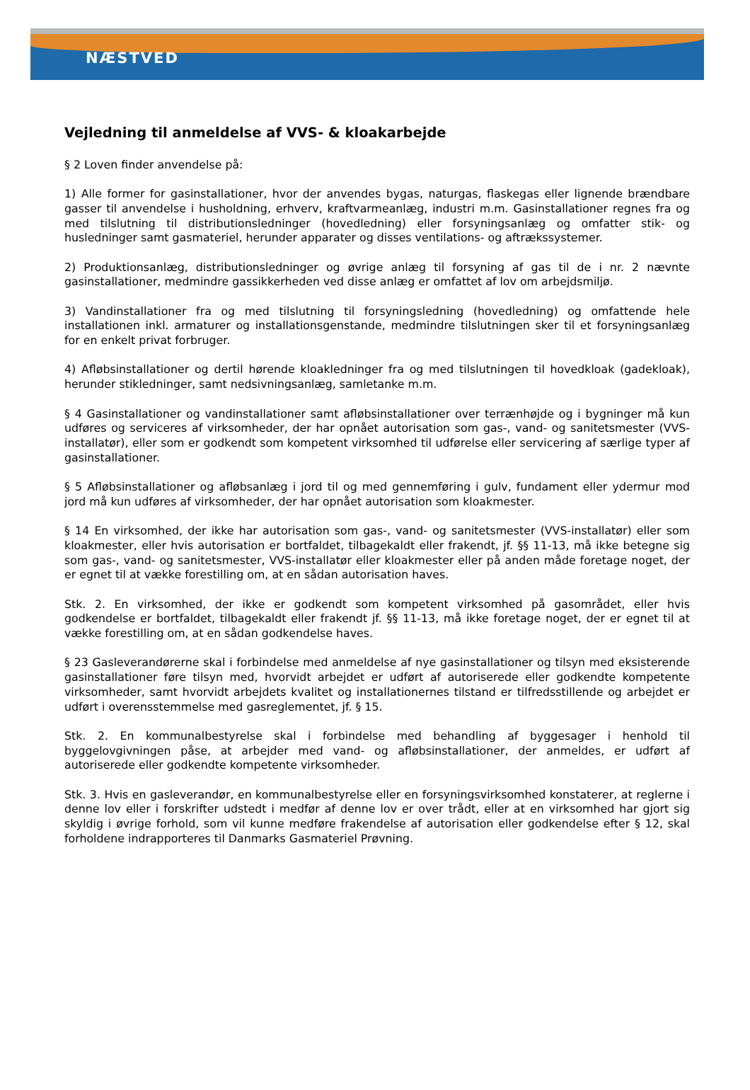NÆSTVED
Vejledning til anmeldelse af VVS- & kloakarbejde
§ 2 Loven finder anvendelse på:
1) Alle former for gasinstallationer, hvor der anvendes bygas, naturgas, flaskegas eller lignende brændbare gasser til anvendelse i husholdning, erhverv, kraftvarmeanlæg, industri m.m. Gasinstallationer regnes fra og med tilslutning til distributionsledninger (hovedledning) eller forsyningsanlæg og omfatter stik- og husledninger samt gasmateriel, herunder apparater og disses ventilations- og aftrækssystemer.
2) Produktionsanlæg, distributionsledninger og øvrige anlæg til forsyning af gas til de i nr. 2 nævnte gasinstallationer, medmindre gassikkerheden ved disse anlæg er omfattet af lov om arbejdsmiljø.
3) Vandinstallationer fra og med tilslutning til forsyningsledning (hovedledning) og omfattende hele installationen inkl. armaturer og installationsgenstande, medmindre tilslutningen sker til et forsyningsanlæg for en enkelt privat forbruger.
4) Afløbsinstallationer og dertil hørende kloakledninger fra og med tilslutningen til hovedkloak (gadekloak), herunder stikledninger, samt nedsivningsanlæg, samletanke m.m.
§ 4 Gasinstallationer og vandinstallationer samt afløbsinstallationer over terrænhøjde og i bygninger må kun udføres og serviceres af virksomheder, der har opnået autorisation som gas-, vand- og sanitetsmester (VVS-installatør), eller som er godkendt som kompetent virksomhed til udførelse eller servicering af særlige typer af gasinstallationer.
§ 5 Afløbsinstallationer og afløbsanlæg i jord til og med gennemføring i gulv, fundament eller ydermur mod jord må kun udføres af virksomheder, der har opnået autorisation som kloakmester.
§ 14 En virksomhed, der ikke har autorisation som gas-, vand- og sanitetsmester (VVS-installatør) eller som kloakmester, eller hvis autorisation er bortfaldet, tilbagekaldt eller frakendt, jf. §§ 11-13, må ikke betegne sig som gas-, vand- og sanitetsmester, VVS-installatør eller kloakmester eller på anden måde foretage noget, der er egnet til at vække forestilling om, at en sådan autorisation haves.
Stk. 2. En virksomhed, der ikke er godkendt som kompetent virksomhed på gasområdet, eller hvis godkendelse er bortfaldet, tilbagekaldt eller frakendt jf. §§ 11-13, må ikke foretage noget, der er egnet til at vække forestilling om, at en sådan godkendelse haves.
§ 23 Gasleverandørerne skal i forbindelse med anmeldelse af nye gasinstallationer og tilsyn med eksisterende gasinstallationer føre tilsyn med, hvorvidt arbejdet er udført af autoriserede eller godkendte kompetente virksomheder, samt hvorvidt arbejdets kvalitet og installationernes tilstand er tilfredsstillende og arbejdet er udført i overensstemmelse med gasreglementet, jf. § 15.
Stk. 2. En kommunalbestyrelse skal i forbindelse med behandling af byggesager i henhold til byggelovgivningen påse, at arbejder med vand- og afløbsinstallationer, der anmeldes, er udført af autoriserede eller godkendte kompetente virksomheder.
Stk. 3. Hvis en gasleverandør, en kommunalbestyrelse eller en forsyningsvirksomhed konstaterer, at reglerne i denne lov eller i forskrifter udstedt i medfør af denne lov er over trådt, eller at en virksomhed har gjort sig skyldig i øvrige forhold, som vil kunne medføre frakendelse af autorisation eller godkendelse efter § 12, skal forholdene indrapporteres til Danmarks Gasmateriel Prøvning.